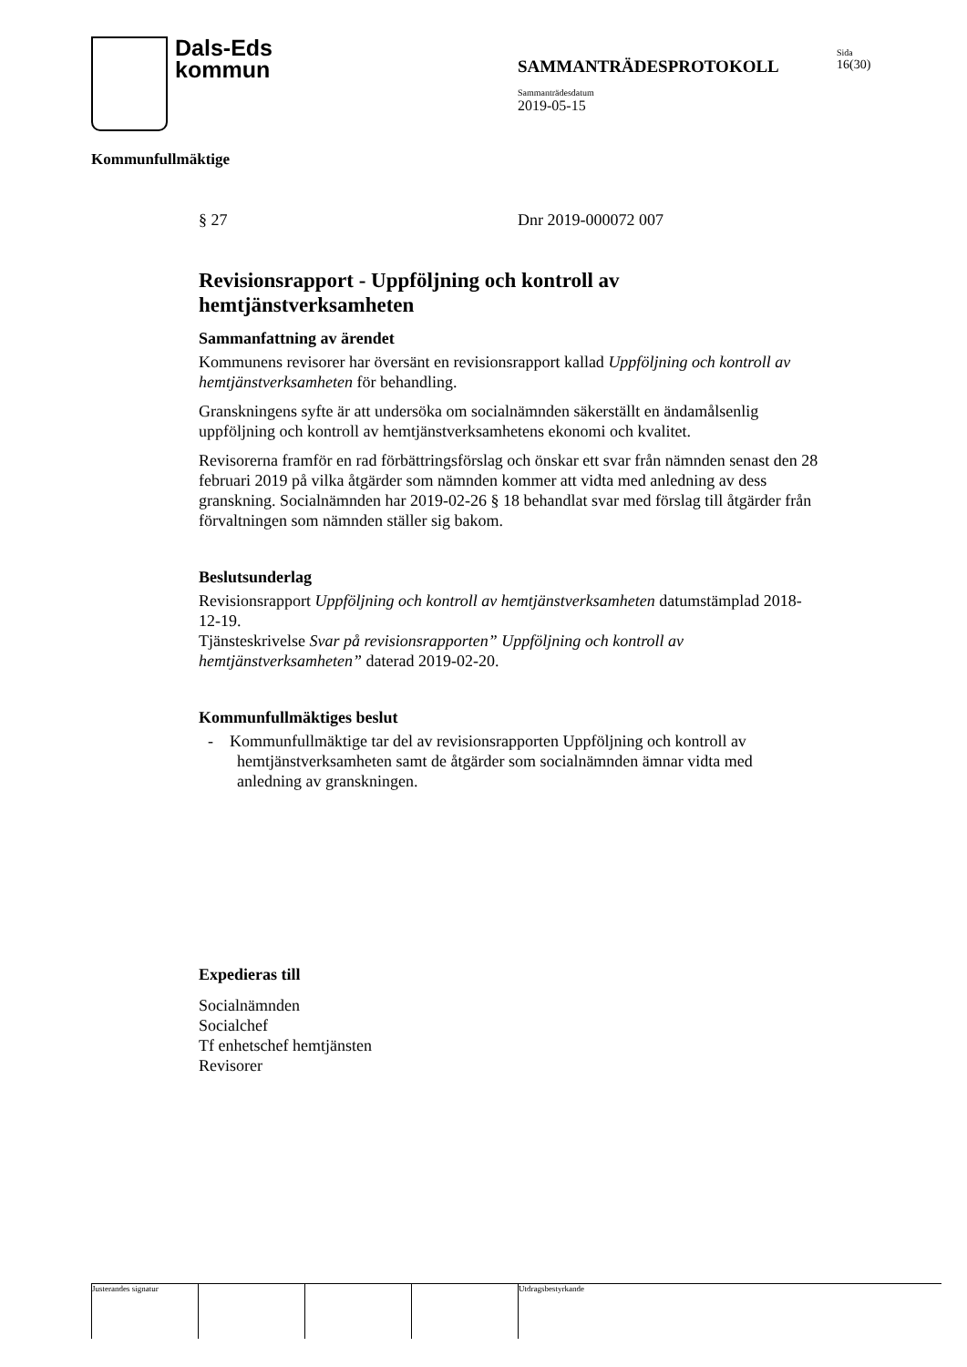Dals-Eds
kommun
SAMMANTRÄDESPROTOKOLL
Sida
16(30)
Sammanträdesdatum
2019-05-15
Kommunfullmäktige
§ 27 Dnr 2019-000072 007
Revisionsrapport - Uppföljning och kontroll av hemtjänstverksamheten
Sammanfattning av ärendet
Kommunens revisorer har översänt en revisionsrapport kallad Uppföljning och kontroll av hemtjänstverksamheten för behandling.
Granskningens syfte är att undersöka om socialnämnden säkerställt en ändamålsenlig uppföljning och kontroll av hemtjänstverksamhetens ekonomi och kvalitet.
Revisorerna framför en rad förbättringsförslag och önskar ett svar från nämnden senast den 28 februari 2019 på vilka åtgärder som nämnden kommer att vidta med anledning av dess granskning. Socialnämnden har 2019-02-26 § 18 behandlat svar med förslag till åtgärder från förvaltningen som nämnden ställer sig bakom.
Beslutsunderlag
Revisionsrapport Uppföljning och kontroll av hemtjänstverksamheten datumstämplad 2018-12-19.
Tjänsteskrivelse Svar på revisionsrapporten” Uppföljning och kontroll av hemtjänstverksamheten” daterad 2019-02-20.
Kommunfullmäktiges beslut
- Kommunfullmäktige tar del av revisionsrapporten Uppföljning och kontroll av hemtjänstverksamheten samt de åtgärder som socialnämnden ämnar vidta med anledning av granskningen.
Expedieras till
Socialnämnden
Socialchef
Tf enhetschef hemtjänsten
Revisorer
Justerandes signatur Utdragsbestyrkande